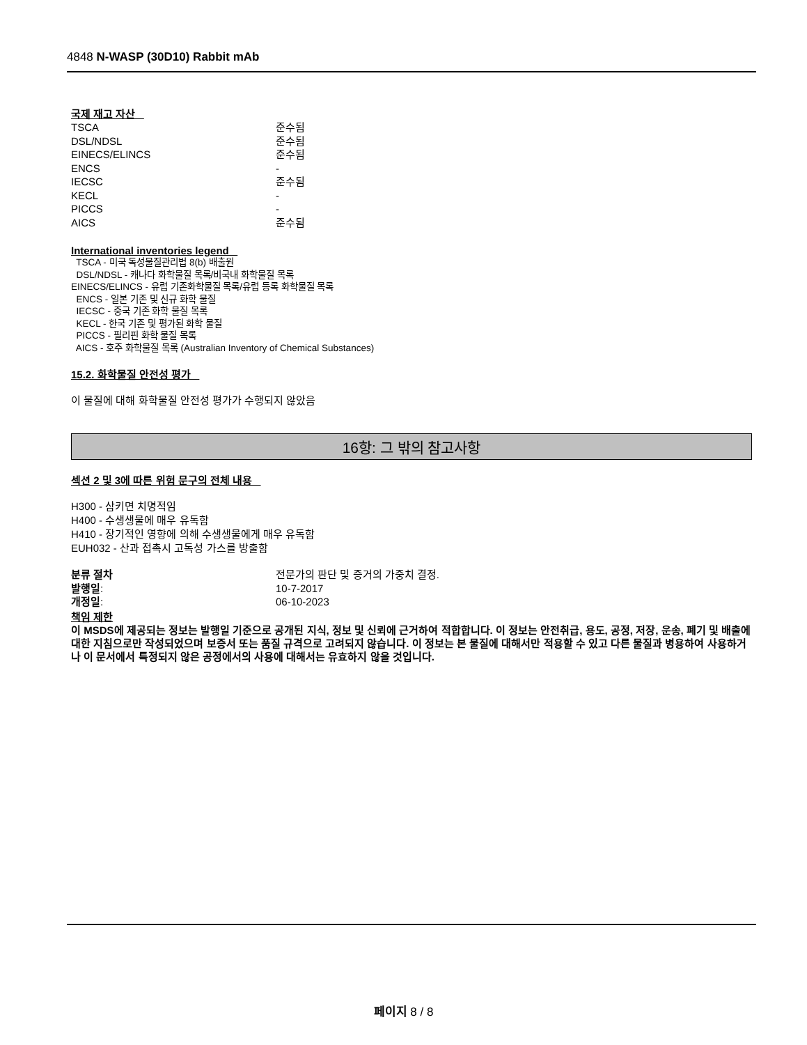4848 N-WASP (30D10) Rabbit mAb
국제 재고 자산
| TSCA | 준수됨 |
| DSL/NDSL | 준수됨 |
| EINECS/ELINCS | 준수됨 |
| ENCS | - |
| IECSC | 준수됨 |
| KECL | - |
| PICCS | - |
| AICS | 준수됨 |
International inventories legend
TSCA - 미국 독성물질관리법 8(b) 배출원
DSL/NDSL - 캐나다 화학물질 목록/비국내 화학물질 목록
EINECS/ELINCS - 유럽 기존화학물질 목록/유럽 등록 화학물질 목록
ENCS - 일본 기존 및 신규 화학 물질
IECSC - 중국 기존 화학 물질 목록
KECL - 한국 기존 및 평가된 화학 물질
PICCS - 필리핀 화학 물질 목록
AICS - 호주 화학물질 목록 (Australian Inventory of Chemical Substances)
15.2. 화학물질 안전성 평가
이 물질에 대해 화학물질 안전성 평가가 수행되지 않았음
16항: 그 밖의 참고사항
섹션 2 및 3에 따른 위험 문구의 전체 내용
H300 - 삼키면 치명적임
H400 - 수생생물에 매우 유독함
H410 - 장기적인 영향에 의해 수생생물에게 매우 유독함
EUH032 - 산과 접촉시 고독성 가스를 방출함
| 분류 절차 | 전문가의 판단 및 증거의 가중치 결정. |
| 발행일 : | 10-7-2017 |
| 개정일 : | 06-10-2023 |
책임 제한
이 MSDS에 제공되는 정보는 발행일 기준으로 공개된 지식, 정보 및 신뢰에 근거하여 적합합니다. 이 정보는 안전취급, 용도, 공정, 저장, 운송, 폐기 및 배출에 대한 지침으로만 작성되었으며 보증서 또는 품질 규격으로 고려되지 않습니다. 이 정보는 본 물질에 대해서만 적용할 수 있고 다른 물질과 병용하여 사용하거나 이 문서에서 특정되지 않은 공정에서의 사용에 대해서는 유효하지 않을 것입니다.
페이지 8 / 8